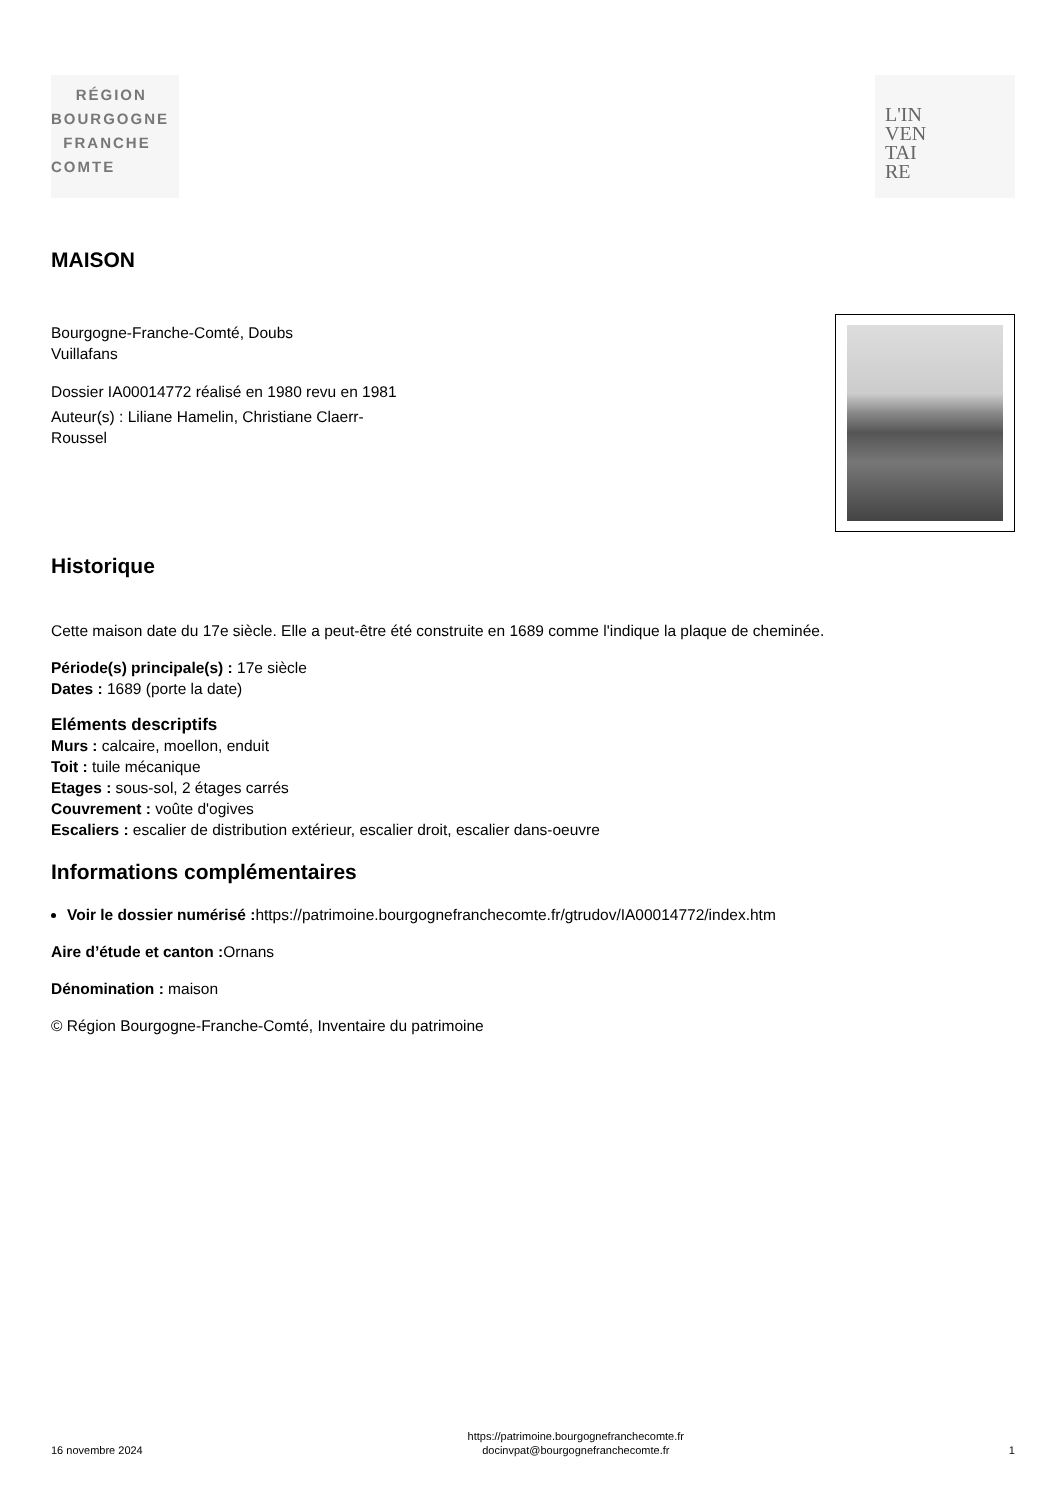RÉGION
BOURGOGNE
FRANCHE
COMTE
L'IN
VEN
TAI
RE
MAISON
Bourgogne-Franche-Comté, Doubs
Vuillafans
Dossier IA00014772 réalisé en 1980 revu en 1981
Auteur(s) : Liliane Hamelin, Christiane Claerr-
Roussel
Historique
Cette maison date du 17e siècle. Elle a peut-être été construite en 1689 comme l'indique la plaque de cheminée.
Période(s) principale(s) : 17e siècle
Dates : 1689 (porte la date)
Eléments descriptifs
Murs : calcaire, moellon, enduit
Toit : tuile mécanique
Etages : sous-sol, 2 étages carrés
Couvrement : voûte d'ogives
Escaliers : escalier de distribution extérieur, escalier droit, escalier dans-oeuvre
Informations complémentaires
Voir le dossier numérisé : https://patrimoine.bourgognefranchecomte.fr/gtrudov/IA00014772/index.htm
Aire d’étude et canton : Ornans
Dénomination : maison
© Région Bourgogne-Franche-Comté, Inventaire du patrimoine
16 novembre 2024
https://patrimoine.bourgognefranchecomte.fr
docinvpat@bourgognefranchecomte.fr
1